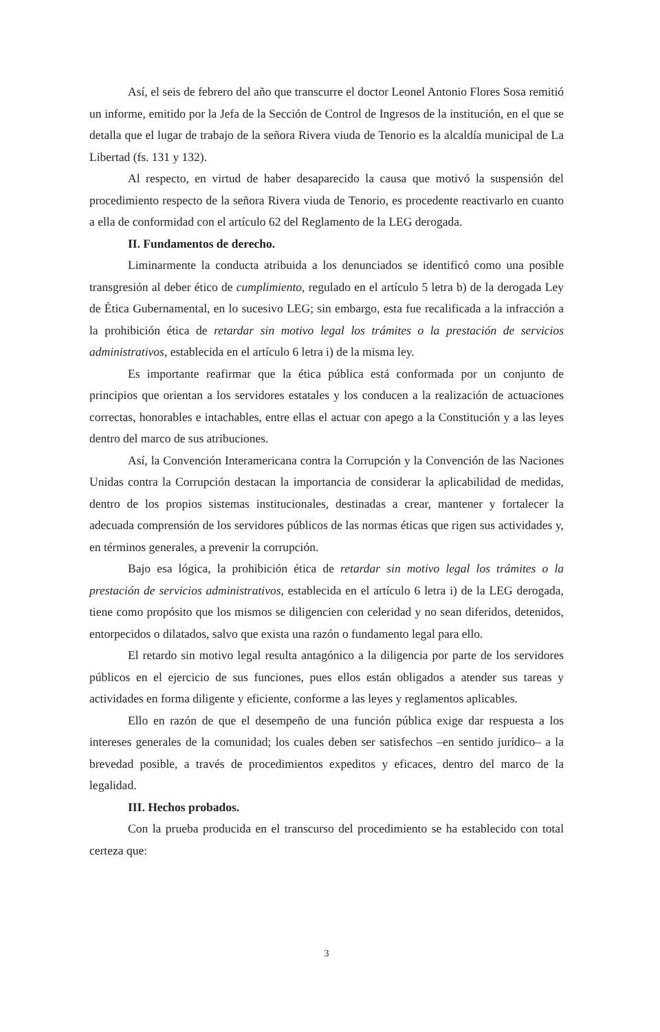Así, el seis de febrero del año que transcurre el doctor Leonel Antonio Flores Sosa remitió un informe, emitido por la Jefa de la Sección de Control de Ingresos de la institución, en el que se detalla que el lugar de trabajo de la señora Rivera viuda de Tenorio es la alcaldía municipal de La Libertad (fs. 131 y 132).
Al respecto, en virtud de haber desaparecido la causa que motivó la suspensión del procedimiento respecto de la señora Rivera viuda de Tenorio, es procedente reactivarlo en cuanto a ella de conformidad con el artículo 62 del Reglamento de la LEG derogada.
II. Fundamentos de derecho.
Liminarmente la conducta atribuida a los denunciados se identificó como una posible transgresión al deber ético de cumplimiento, regulado en el artículo 5 letra b) de la derogada Ley de Ética Gubernamental, en lo sucesivo LEG; sin embargo, esta fue recalificada a la infracción a la prohibición ética de retardar sin motivo legal los trámites o la prestación de servicios administrativos, establecida en el artículo 6 letra i) de la misma ley.
Es importante reafirmar que la ética pública está conformada por un conjunto de principios que orientan a los servidores estatales y los conducen a la realización de actuaciones correctas, honorables e intachables, entre ellas el actuar con apego a la Constitución y a las leyes dentro del marco de sus atribuciones.
Así, la Convención Interamericana contra la Corrupción y la Convención de las Naciones Unidas contra la Corrupción destacan la importancia de considerar la aplicabilidad de medidas, dentro de los propios sistemas institucionales, destinadas a crear, mantener y fortalecer la adecuada comprensión de los servidores públicos de las normas éticas que rigen sus actividades y, en términos generales, a prevenir la corrupción.
Bajo esa lógica, la prohibición ética de retardar sin motivo legal los trámites o la prestación de servicios administrativos, establecida en el artículo 6 letra i) de la LEG derogada, tiene como propósito que los mismos se diligencien con celeridad y no sean diferidos, detenidos, entorpecidos o dilatados, salvo que exista una razón o fundamento legal para ello.
El retardo sin motivo legal resulta antagónico a la diligencia por parte de los servidores públicos en el ejercicio de sus funciones, pues ellos están obligados a atender sus tareas y actividades en forma diligente y eficiente, conforme a las leyes y reglamentos aplicables.
Ello en razón de que el desempeño de una función pública exige dar respuesta a los intereses generales de la comunidad; los cuales deben ser satisfechos –en sentido jurídico– a la brevedad posible, a través de procedimientos expeditos y eficaces, dentro del marco de la legalidad.
III. Hechos probados.
Con la prueba producida en el transcurso del procedimiento se ha establecido con total certeza que:
3